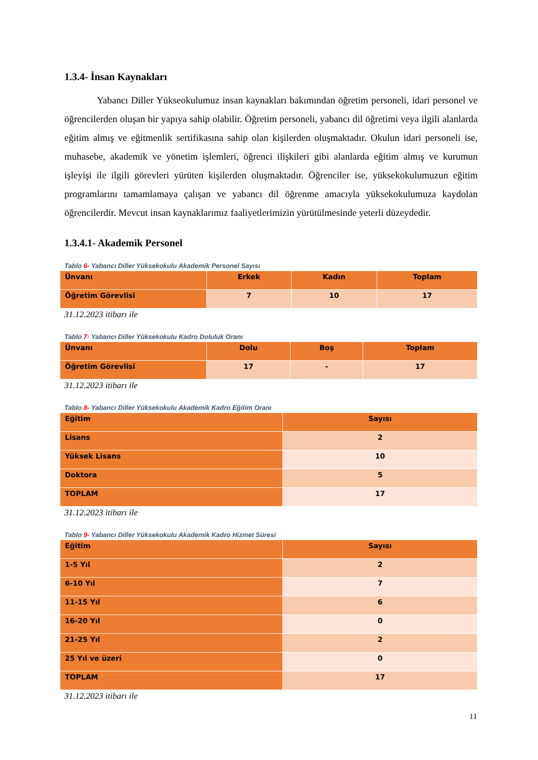1.3.4- İnsan Kaynakları
Yabancı Diller Yükseokulumuz insan kaynakları bakımından öğretim personeli, idari personel ve öğrencilerden oluşan bir yapıya sahip olabilir. Öğretim personeli, yabancı dil öğretimi veya ilgili alanlarda eğitim almış ve eğitmenlik sertifikasına sahip olan kişilerden oluşmaktadır. Okulun idari personeli ise, muhasebe, akademik ve yönetim işlemleri, öğrenci ilişkileri gibi alanlarda eğitim almış ve kurumun işleyişi ile ilgili görevleri yürüten kişilerden oluşmaktadır. Öğrenciler ise, yüksekokulumuzun eğitim programlarını tamamlamaya çalışan ve yabancı dil öğrenme amacıyla yüksekokulumuza kaydolan öğrencilerdir. Mevcut insan kaynaklarımız faaliyetlerimizin yürütülmesinde yeterli düzeydedir.
1.3.4.1- Akademik Personel
Tablo 6- Yabancı Diller Yüksekokulu Akademik Personel Sayısı
| Ünvanı | Erkek | Kadın | Toplam |
| --- | --- | --- | --- |
| Öğretim Görevlisi | 7 | 10 | 17 |
31.12.2023 itibarı ile
Tablo 7- Yabancı Diller Yüksekokulu Kadro Doluluk Oranı
| Ünvanı | Dolu | Boş | Toplam |
| --- | --- | --- | --- |
| Öğretim Görevlisi | 17 | - | 17 |
31.12.2023 itibarı ile
Tablo 8- Yabancı Diller Yüksekokulu Akademik Kadro Eğitim Oranı
| Eğitim | Sayısı |
| --- | --- |
| Lisans | 2 |
| Yüksek Lisans | 10 |
| Doktora | 5 |
| TOPLAM | 17 |
31.12.2023 itibarı ile
Tablo 9- Yabancı Diller Yüksekokulu Akademik Kadro Hizmet Süresi
| Eğitim | Sayısı |
| --- | --- |
| 1-5 Yıl | 2 |
| 6-10 Yıl | 7 |
| 11-15 Yıl | 6 |
| 16-20 Yıl | 0 |
| 21-25 Yıl | 2 |
| 25 Yıl ve üzeri | 0 |
| TOPLAM | 17 |
31.12.2023 itibarı ile
11